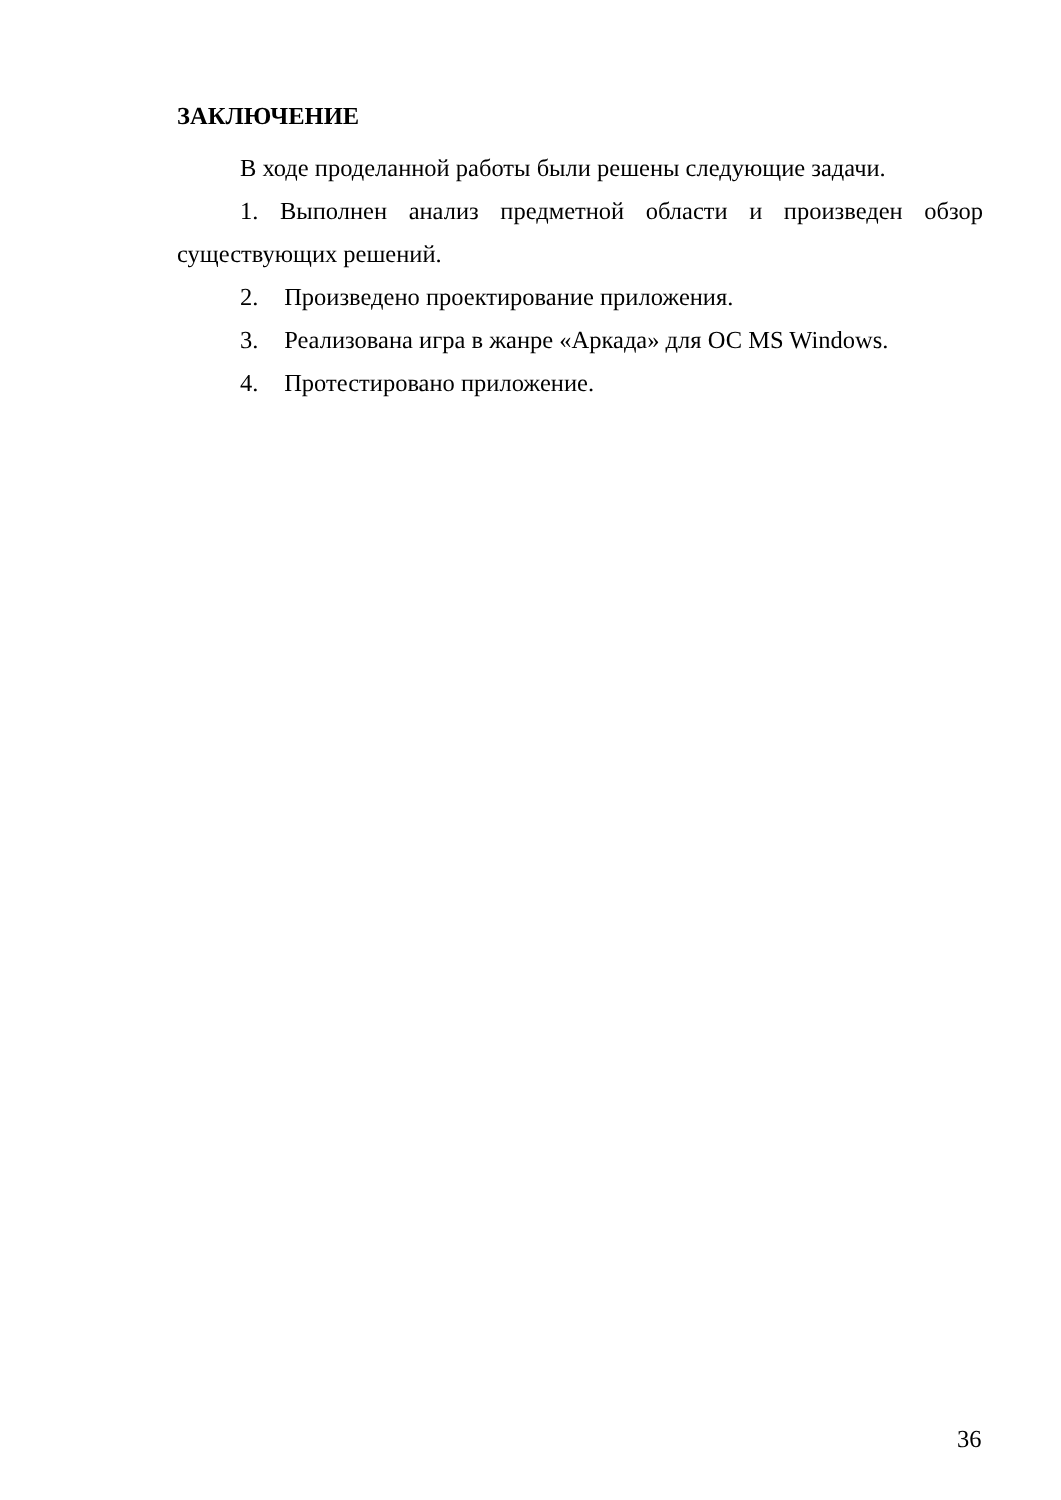ЗАКЛЮЧЕНИЕ
В ходе проделанной работы были решены следующие задачи.
1. Выполнен анализ предметной области и произведен обзор существующих решений.
2. Произведено проектирование приложения.
3. Реализована игра в жанре «Аркада» для ОС MS Windows.
4. Протестировано приложение.
36